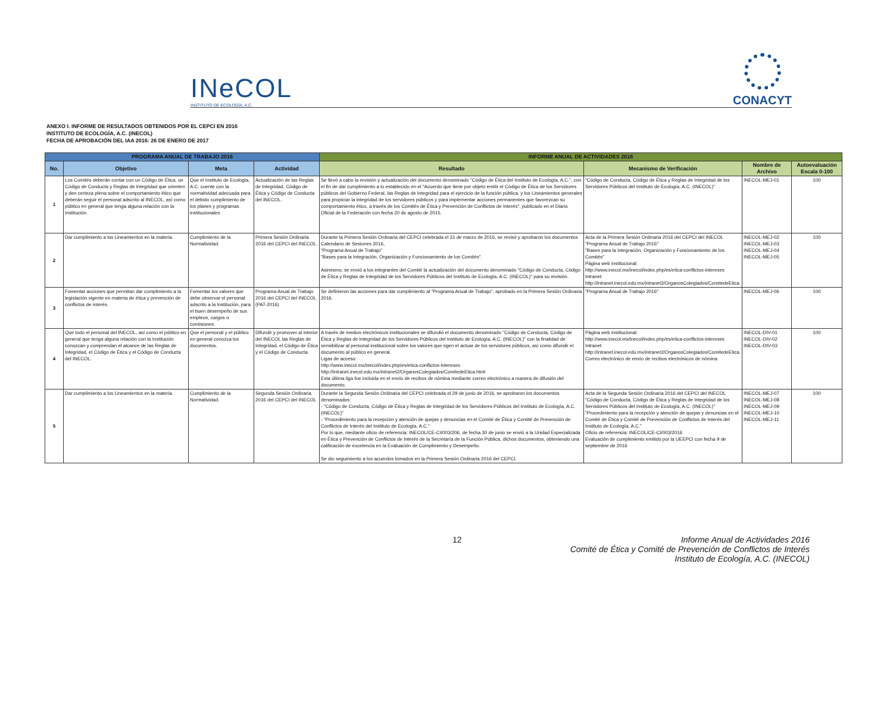INeCOL
INSTITUTO DE ECOLOGÍA, A.C.
CONACYT
ANEXO I. INFORME DE RESULTADOS OBTENIDOS POR EL CEPCI EN 2016
INSTITUTO DE ECOLOGÍA, A.C. (INECOL)
FECHA DE APROBACIÓN DEL IAA 2016: 26 DE ENERO DE 2017
| PROGRAMA ANUAL DE TRABAJO 2016 | | | | INFORME ANUAL DE ACTIVIDADES 2016 | | | |
| --- | --- | --- | --- | --- | --- | --- | --- |
| No. | Objetivo | Meta | Actividad | Resultado | Mecanismo de Verificación | Nombre de Archivo | Autoevaluación Escala 0-100 |
| 1 | Los Comités deberán contar con un Código de Ética, un Código de Conducta y Reglas de Integridad que orienten y den certeza plena sobre el comportamiento ético que deberán seguir el personal adscrito al INECOL, así como público en general que tenga alguna relación con la Institución. | Que el Instituto de Ecología, A.C. cuente con la normatividad adecuada para el debido cumplimiento de los planes y programas institucionales. | Actualización de las Reglas de Integridad, Código de Ética y Código de Conducta del INECOL. | Se llevó a cabo la revisión y actualización del documento denominado "Código de Ética del Instituto de Ecología, A.C.", con el fin de dar cumplimiento a lo establecido en el "Acuerdo que tiene por objeto emitir el Código de Ética de los Servidores públicos del Gobierno Federal, las Reglas de Integridad para el ejercicio de la función pública, y los Lineamientos generales para propiciar la integridad de los servidores públicos y para implementar acciones permanentes que favorezcan su comportamiento ético, a través de los Comités de Ética y Prevención de Conflictos de Interés", publicado en el Diario Oficial de la Federación con fecha 20 de agosto de 2015. | "Código de Conducta, Código de Ética y Reglas de Integridad de los Servidores Públicos del Instituto de Ecología, A.C. (INECOL)" | INECOL-MEJ-01 | 100 |
| 2 | Dar cumplimiento a los Lineamientos en la materia. | Cumplimiento de la Normatividad. | Primera Sesión Ordinaria 2016 del CEPCI del INECOL. | Durante la Primera Sesión Ordinaria del CEPCI celebrada el 31 de marzo de 2016, se revisó y aprobaron los documentos Calendario de Sesiones 2016, "Programa Anual de Trabajo" "Bases para la Integración, Organización y Funcionamiento de los Comités". Asimismo, se envió a los integrantes del Comité la actualización del documento denominado "Código de Conducta, Código de Ética y Reglas de Integridad de los Servidores Públicos del Instituto de Ecología, A.C. (INECOL)" para su revisión. | Acta de la Primera Sesión Ordinaria 2016 del CEPCI del INECOL "Programa Anual de Trabajo 2016" "Bases para la Integración, Organización y Funcionamiento de los Comités" Página web institucional: http://www.inecol.mx/inecol/index.php/es/etica-conflictos-intereses Intranet: http://intranet.inecol.edu.mx/intranet2/OrganosColegiados/ComitedeEtica. | INECOL-MEJ-02 INECOL-MEJ-03 INECOL-MEJ-04 INECOL-MEJ-05 | 100 |
| 3 | Fomentar acciones que permitan dar cumplimiento a la legislación vigente en materia de ética y prevención de conflictos de interés. | Fomentar los valores que debe observar el personal adscrito a la Institución, para el buen desempeño de sus empleos, cargos o comisiones. | Programa Anual de Trabajo 2016 del CEPCI del INECOL. (PAT-2016) | Se definieron las acciones para dar cumplimiento al "Programa Anual de Trabajo", aprobado en la Primera Sesión Ordinaria 2016. | "Programa Anual de Trabajo 2016" | INECOL-MEJ-06 | 100 |
| 4 | Que todo el personal del INECOL, así como el público en general que tenga alguna relación con la Institución conozcan y comprendan el alcance de las Reglas de Integridad, el Código de Ética y el Código de Conducta del INECOL. | Que el personal y el público en general conozca los documentos. | Difundir y promover al interior del INECOL las Reglas de Integridad, el Código de Ética y el Código de Conducta. | A través de medios electrónicos institucionales se difundió el documento denominado "Código de Conducta, Código de Ética y Reglas de Integridad de los Servidores Públicos del Instituto de Ecología, A.C. (INECOL)" con la finalidad de sensibilizar al personal institucional sobre los valores que rigen el actuar de los servidores públicos, así como difundir el documento al público en general. Ligas de acceso: http://www.inecol.mx/inecol/index.php/es/etica-conflictos-intereses http://intranet.inecol.edu.mx/intranet2/OrganosColegiados/ComitedeEtica.html Esta última liga fue incluida en el envío de recibos de nómina mediante correo electrónico a manera de difusión del documento. | Página web institucional: http://www.inecol.mx/inecol/index.php/es/etica-conflictos-intereses Intranet: http://intranet.inecol.edu.mx/intranet2/OrganosColegiados/ComitedeEtica. Correo electrónico de envío de recibos electrónicos de nómina | INECOL-DIV-01 INECOL-DIV-02 INECOL-DIV-03 | 100 |
| 5 | Dar cumplimiento a los Lineamientos en la materia. | Cumplimiento de la Normatividad. | Segunda Sesión Ordinaria 2016 del CEPCI del INECOL | Durante la Segunda Sesión Ordinaria del CEPCI celebrada el 29 de junio de 2016, se aprobaron los documentos denominados: - "Código de Conducta, Código de Ética y Reglas de Integridad de los Servidores Públicos del Instituto de Ecología, A.C. (INECOL)" - "Procedimiento para la recepción y atención de quejas y denuncias en el Comité de Ética y Comité de Prevención de Conflictos de Interés del Instituto de Ecología, A.C." Por lo que, mediante oficio de referencia: INECOL/CE-CI/003/206, de fecha 30 de junio se envió a la Unidad Especializada en Ética y Prevención de Conflictos de Interés de la Secretaría de la Función Pública, dichos documentos, obteniendo una calificación de excelencia en la Evaluación de Cumplimiento y Desempeño. Se dio seguimiento a los acuerdos tomados en la Primera Sesión Ordinaria 2016 del CEPCI. | Acta de la Segunda Sesión Ordinaria 2016 del CEPCI del INECOL "Código de Conducta, Código de Ética y Reglas de Integridad de los Servidores Públicos del Instituto de Ecología, A.C. (INECOL)" "Procedimiento para la recepción y atención de quejas y denuncias en el Comité de Ética y Comité de Prevención de Conflictos de Interés del Instituto de Ecología, A.C." Oficio de referencia: INECOL/CE-CI/003/2016 Evaluación de cumplimiento emitido por la UEEPCI con fecha 9 de septiembre de 2016 | INECOL-MEJ-07 INECOL-MEJ-08 INECOL-MEJ-09 INECOL-MEJ-10 INECOL-MEJ-11 | 100 |
12 Informe Anual de Actividades 2016
Comité de Ética y Comité de Prevención de Conflictos de Interés
Instituto de Ecología, A.C. (INECOL)